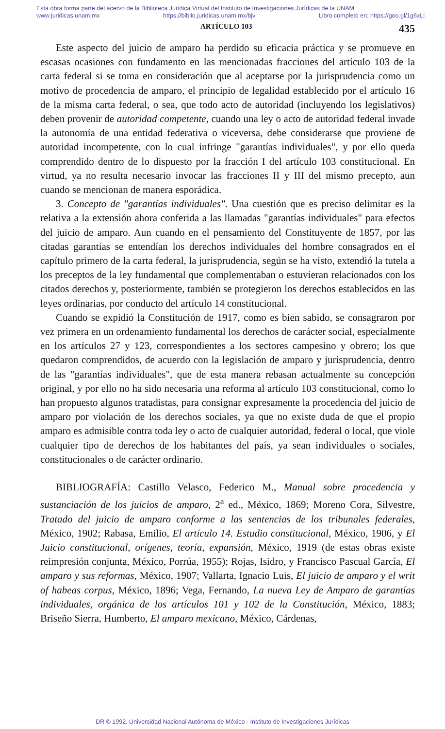Esta obra forma parte del acervo de la Biblioteca Jurídica Virtual del Instituto de Investigaciones Jurídicas de la UNAM
www.juridicas.unam.mx https://biblio.juridicas.unam.mx/bjv Libro completo en: https://goo.gl/1g6xLi
ARTÍCULO 103 435
Este aspecto del juicio de amparo ha perdido su eficacia práctica y se promueve en escasas ocasiones con fundamento en las mencionadas fracciones del artículo 103 de la carta federal si se toma en consideración que al aceptarse por la jurisprudencia como un motivo de procedencia de amparo, el principio de legalidad establecido por el artículo 16 de la misma carta federal, o sea, que todo acto de autoridad (incluyendo los legislativos) deben provenir de autoridad competente, cuando una ley o acto de autoridad federal invade la autonomía de una entidad federativa o viceversa, debe considerarse que proviene de autoridad incompetente, con lo cual infringe "garantías individuales", y por ello queda comprendido dentro de lo dispuesto por la fracción I del artículo 103 constitucional. En virtud, ya no resulta necesario invocar las fracciones II y III del mismo precepto, aun cuando se mencionan de manera esporádica.
3. Concepto de "garantías individuales". Una cuestión que es preciso delimitar es la relativa a la extensión ahora conferida a las llamadas "garantías individuales" para efectos del juicio de amparo. Aun cuando en el pensamiento del Constituyente de 1857, por las citadas garantías se entendían los derechos individuales del hombre consagrados en el capítulo primero de la carta federal, la jurisprudencia, según se ha visto, extendió la tutela a los preceptos de la ley fundamental que complementaban o estuvieran relacionados con los citados derechos y, posteriormente, también se protegieron los derechos establecidos en las leyes ordinarias, por conducto del artículo 14 constitucional.
Cuando se expidió la Constitución de 1917, como es bien sabido, se consagraron por vez primera en un ordenamiento fundamental los derechos de carácter social, especialmente en los artículos 27 y 123, correspondientes a los sectores campesino y obrero; los que quedaron comprendidos, de acuerdo con la legislación de amparo y jurisprudencia, dentro de las "garantías individuales", que de esta manera rebasan actualmente su concepción original, y por ello no ha sido necesaria una reforma al artículo 103 constitucional, como lo han propuesto algunos tratadistas, para consignar expresamente la procedencia del juicio de amparo por violación de los derechos sociales, ya que no existe duda de que el propio amparo es admisible contra toda ley o acto de cualquier autoridad, federal o local, que viole cualquier tipo de derechos de los habitantes del país, ya sean individuales o sociales, constitucionales o de carácter ordinario.
BIBLIOGRAFÍA: Castillo Velasco, Federico M., Manual sobre procedencia y sustanciación de los juicios de amparo, 2<sup>a</sup> ed., México, 1869; Moreno Cora, Silvestre, Tratado del juicio de amparo conforme a las sentencias de los tribunales federales, México, 1902; Rabasa, Emilio, El artículo 14. Estudio constitucional, México, 1906, y El Juicio constitucional, orígenes, teoría, expansión, México, 1919 (de estas obras existe reimpresión conjunta, México, Porrúa, 1955); Rojas, Isidro, y Francisco Pascual García, El amparo y sus reformas, México, 1907; Vallarta, Ignacio Luis, El juicio de amparo y el writ of habeas corpus, México, 1896; Vega, Fernando, La nueva Ley de Amparo de garantías individuales, orgánica de los artículos 101 y 102 de la Constitución, México, 1883; Briseño Sierra, Humberto, El amparo mexicano, México, Cárdenas,
DR © 1992. Universidad Nacional Autónoma de México - Instituto de Investigaciones Jurídicas